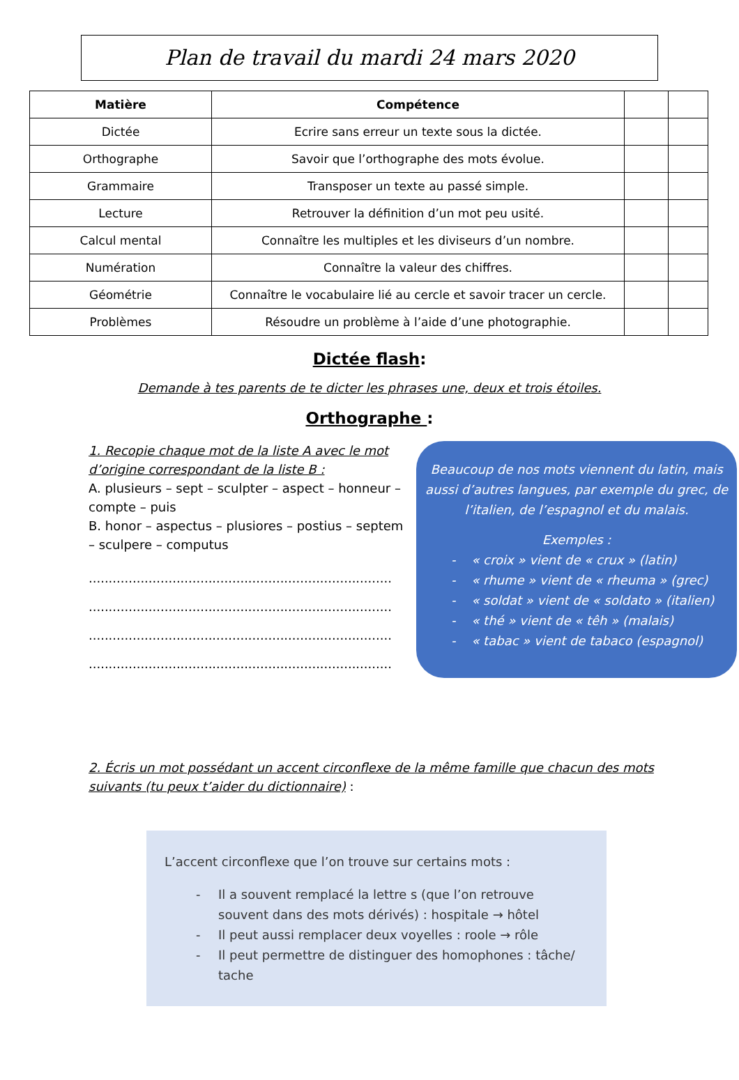Plan de travail du mardi 24 mars 2020
| Matière | Compétence | | |
| --- | --- | --- | --- |
| Dictée | Ecrire sans erreur un texte sous la dictée. | | |
| Orthographe | Savoir que l’orthographe des mots évolue. | | |
| Grammaire | Transposer un texte au passé simple. | | |
| Lecture | Retrouver la définition d’un mot peu usité. | | |
| Calcul mental | Connaître les multiples et les diviseurs d’un nombre. | | |
| Numération | Connaître la valeur des chiffres. | | |
| Géométrie | Connaître le vocabulaire lié au cercle et savoir tracer un cercle. | | |
| Problèmes | Résoudre un problème à l’aide d’une photographie. | | |
Dictée flash:
Demande à tes parents de te dicter les phrases une, deux et trois étoiles.
Orthographe :
1. Recopie chaque mot de la liste A avec le mot d’origine correspondant de la liste B :
A. plusieurs – sept – sculpter – aspect – honneur – compte – puis
B. honor – aspectus – plusiores – postius – septem – sculpere – computus
..............................................................................................
..............................................................................................
..............................................................................................
..............................................................................................
Beaucoup de nos mots viennent du latin, mais aussi d’autres langues, par exemple du grec, de l’italien, de l’espagnol et du malais.
Exemples :
- « croix » vient de « crux » (latin)
- « rhume » vient de « rheuma » (grec)
- « soldat » vient de « soldato » (italien)
- « thé » vient de « têh » (malais)
- « tabac » vient de tabaco (espagnol)
2. Écris un mot possédant un accent circonflexe de la même famille que chacun des mots suivants (tu peux t’aider du dictionnaire) :
L’accent circonflexe que l’on trouve sur certains mots :
- Il a souvent remplacé la lettre s (que l’on retrouve souvent dans des mots dérivés) : hospitale → hôtel
- Il peut aussi remplacer deux voyelles : roole → rôle
- Il peut permettre de distinguer des homophones : tâche/ tache